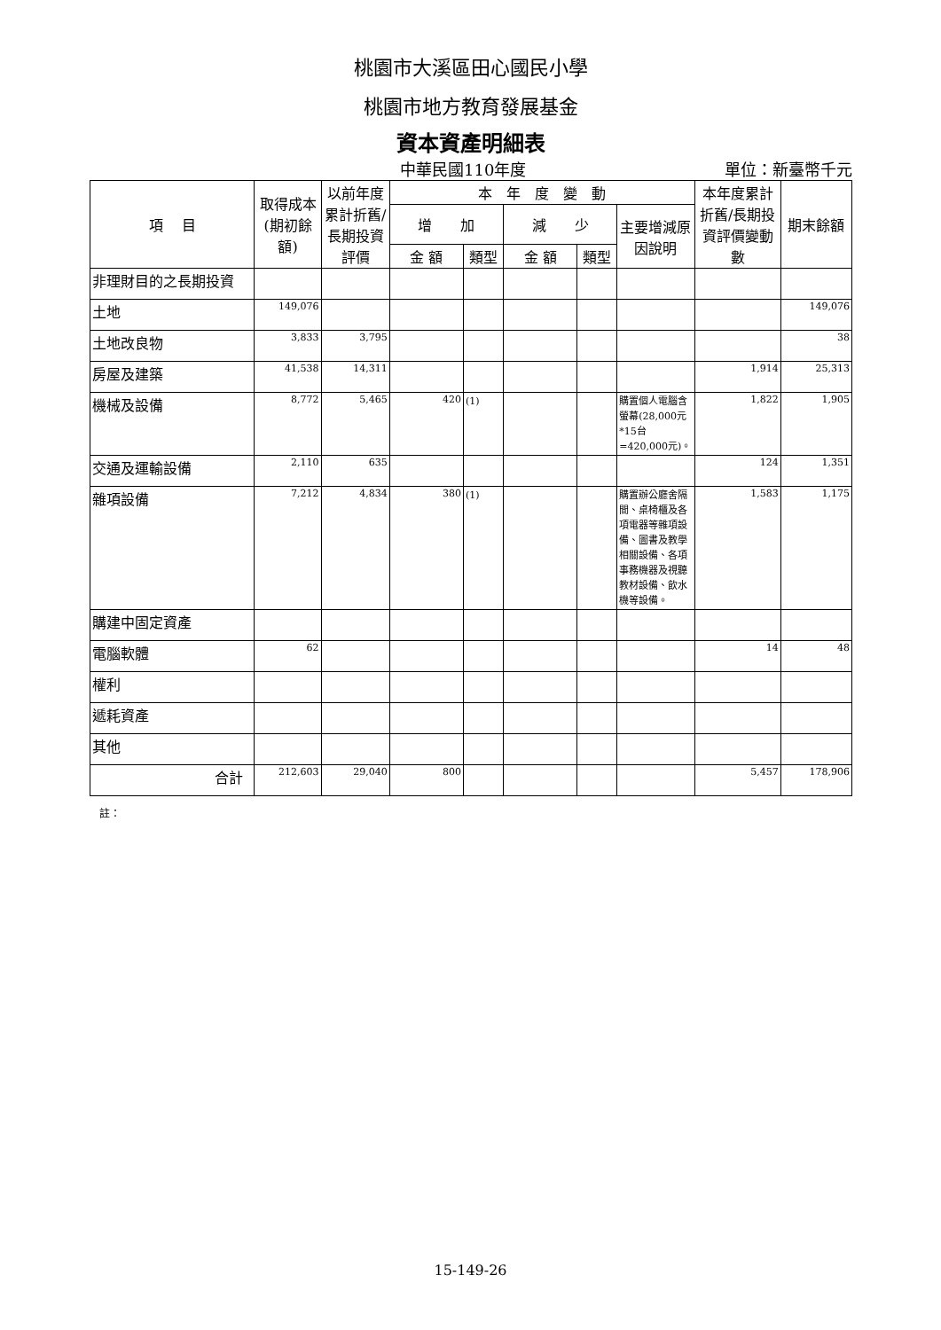桃園市大溪區田心國民小學
桃園市地方教育發展基金
資本資產明細表
中華民國110年度 單位：新臺幣千元
| 項 目 | 取得成本(期初餘額) | 以前年度累計折舊/長期投資評價 | 本 年 度 變 動 | | | | | 本年度累計折舊/長期投資評價變動數 | 期末餘額 |
| --- | --- | --- | --- | --- | --- | --- | --- | --- | --- |
| | | | 增 加 | | 減 少 | | 主要增減原因說明 | | |
| | | | 金 額 | 類型 | 金 額 | 類型 | | | |
| 非理財目的之長期投資 | | | | | | | | | |
| 土地 | 149,076 | | | | | | | | 149,076 |
| 土地改良物 | 3,833 | 3,795 | | | | | | | 38 |
| 房屋及建築 | 41,538 | 14,311 | | | | | | 1,914 | 25,313 |
| 機械及設備 | 8,772 | 5,465 | 420 | (1) | | | 購置個人電腦含螢幕(28,000元*15台=420,000元)。 | 1,822 | 1,905 |
| 交通及運輸設備 | 2,110 | 635 | | | | | | 124 | 1,351 |
| 雜項設備 | 7,212 | 4,834 | 380 | (1) | | | 購置辦公廳舍隔間、桌椅櫃及各項電器等雜項設備、圖書及教學相關設備、各項事務機器及視聽教材設備、飲水機等設備。 | 1,583 | 1,175 |
| 購建中固定資產 | | | | | | | | | |
| 電腦軟體 | 62 | | | | | | | 14 | 48 |
| 權利 | | | | | | | | | |
| 遞耗資產 | | | | | | | | | |
| 其他 | | | | | | | | | |
| 合計 | 212,603 | 29,040 | 800 | | | | | 5,457 | 178,906 |
註：
15-149-26